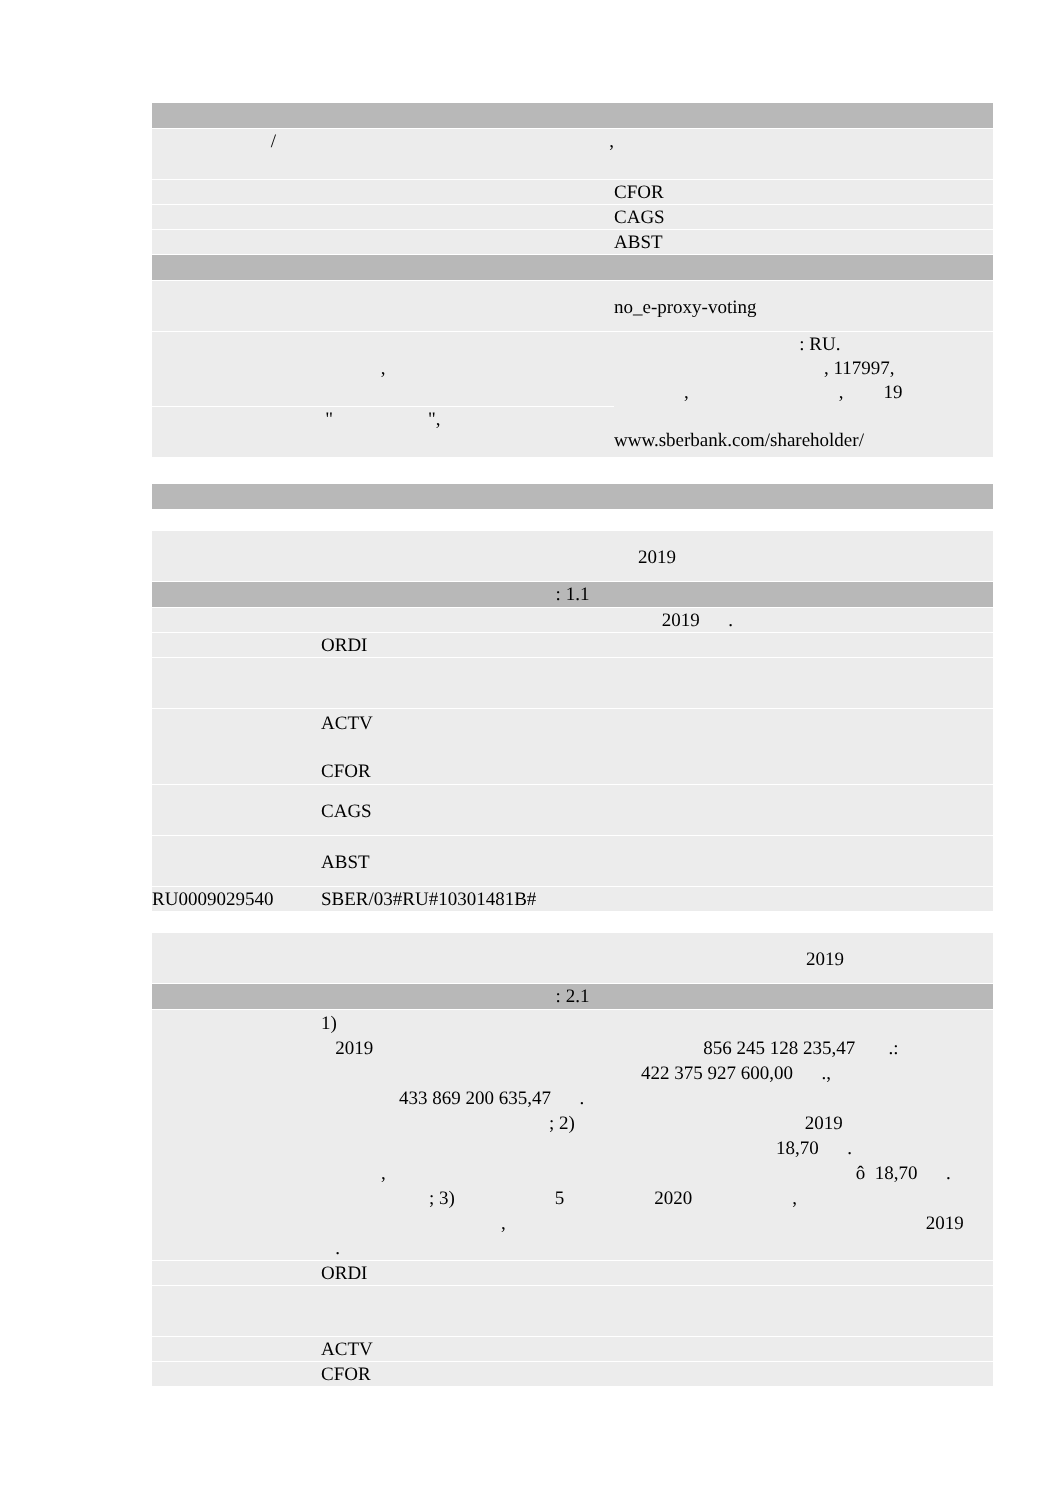| / , | |
| | CFOR |
| | CAGS |
| | ABST |
| | no_e-proxy-voting |
| , | : RU. , 117997, , , 19 www.sberbank.com/shareholder/ |
| " ", | |
| | 2019 |
| : 1.1 | |
| | 2019 . |
| | ORDI |
| | ACTV CFOR |
| | CAGS |
| | ABST |
| RU0009029540 | SBER/03#RU#10301481B# |
| | 2019 |
| : 2.1 | |
| | 1) 2019 856 245 128 235,47 .: 422 375 927 600,00 ., 433 869 200 635,47 . ; 2) 2019 18,70 . , ô 18,70 . ; 3) 5 2020 , , 2019 . |
| | ORDI |
| | ACTV |
| | CFOR |